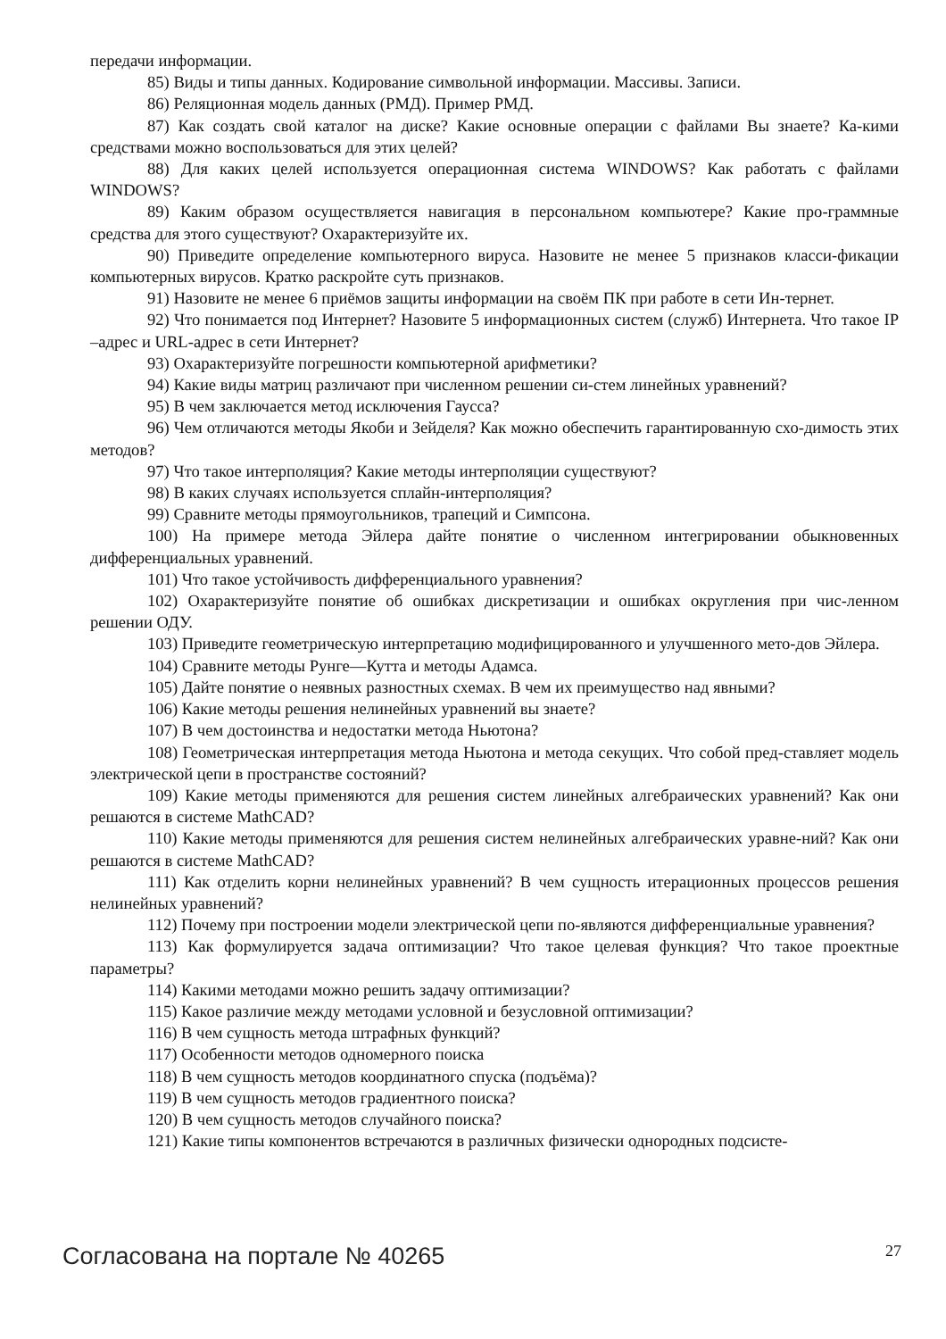передачи информации.
85) Виды и типы данных. Кодирование символьной информации. Массивы. Записи.
86) Реляционная модель данных (РМД). Пример РМД.
87) Как создать свой каталог на диске? Какие основные операции с файлами Вы знаете? Ка-кими средствами можно воспользоваться для этих целей?
88) Для каких целей используется операционная система WINDOWS? Как работать с файлами WINDOWS?
89) Каким образом осуществляется навигация в персональном компьютере? Какие про-граммные средства для этого существуют? Охарактеризуйте их.
90) Приведите определение компьютерного вируса. Назовите не менее 5 признаков класси-фикации компьютерных вирусов. Кратко раскройте суть признаков.
91) Назовите не менее 6 приёмов защиты информации на своём ПК при работе в сети Ин-тернет.
92) Что понимается под Интернет? Назовите 5 информационных систем (служб) Интернета. Что такое IP –адрес и URL-адрес в сети Интернет?
93) Охарактеризуйте погрешности компьютерной арифметики?
94) Какие виды матриц различают при численном решении си-стем линейных уравнений?
95) В чем заключается метод исключения Гаусса?
96) Чем отличаются методы Якоби и Зейделя? Как можно обеспечить гарантированную схо-димость этих методов?
97) Что такое интерполяция? Какие методы интерполяции существуют?
98) В каких случаях используется сплайн-интерполяция?
99) Сравните методы прямоугольников, трапеций и Симпсона.
100) На примере метода Эйлера дайте понятие о численном интегрировании обыкновенных дифференциальных уравнений.
101) Что такое устойчивость дифференциального уравнения?
102) Охарактеризуйте понятие об ошибках дискретизации и ошибках округления при чис-ленном решении ОДУ.
103) Приведите геометрическую интерпретацию модифицированного и улучшенного мето-дов Эйлера.
104) Сравните методы Рунге—Кутта и методы Адамса.
105) Дайте понятие о неявных разностных схемах. В чем их преимущество над явными?
106) Какие методы решения нелинейных уравнений вы знаете?
107) В чем достоинства и недостатки метода Ньютона?
108) Геометрическая интерпретация метода Ньютона и метода секущих. Что собой пред-ставляет модель электрической цепи в пространстве состояний?
109) Какие методы применяются для решения систем линейных алгебраических уравнений? Как они решаются в системе MathCAD?
110) Какие методы применяются для решения систем нелинейных алгебраических уравне-ний? Как они решаются в системе MathCAD?
111) Как отделить корни нелинейных уравнений? В чем сущность итерационных процессов решения нелинейных уравнений?
112) Почему при построении модели электрической цепи по-являются дифференциальные уравнения?
113) Как формулируется задача оптимизации? Что такое целевая функция? Что такое проектные параметры?
114) Какими методами можно решить задачу оптимизации?
115) Какое различие между методами условной и безусловной оптимизации?
116) В чем сущность метода штрафных функций?
117) Особенности методов одномерного поиска
118) В чем сущность методов координатного спуска (подъёма)?
119) В чем сущность методов градиентного поиска?
120) В чем сущность методов случайного поиска?
121) Какие типы компонентов встречаются в различных физически однородных подсисте-
Согласована на портале № 40265 27